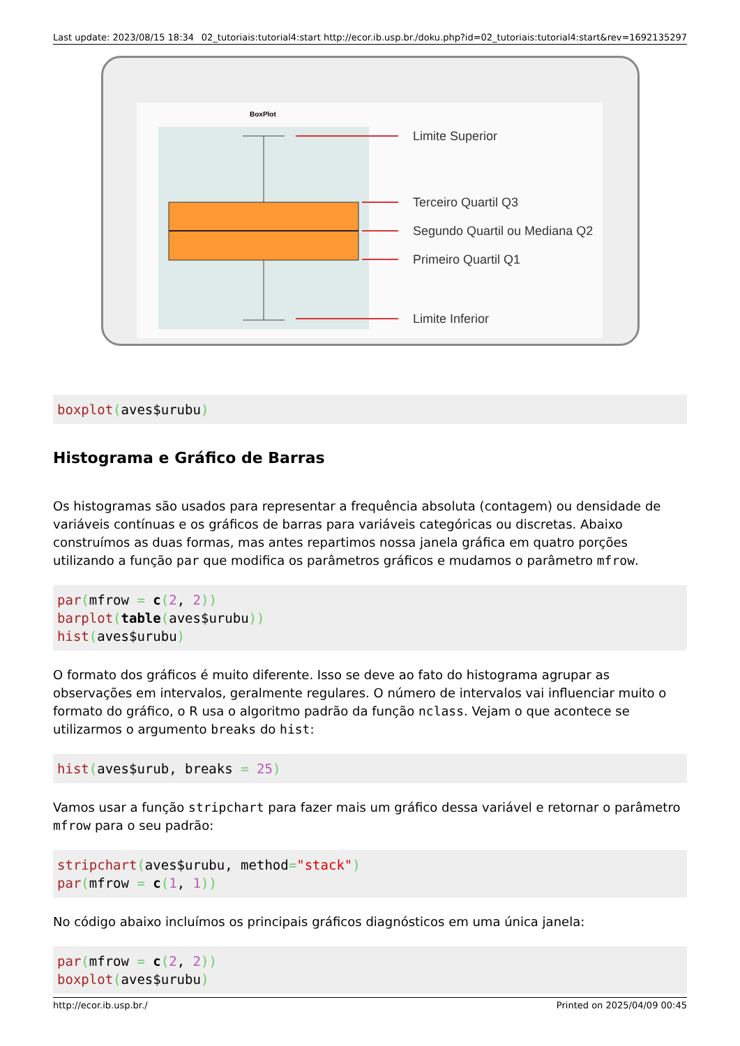Last update: 2023/08/15 18:34 02_tutoriais:tutorial4:start http://ecor.ib.usp.br./doku.php?id=02_tutoriais:tutorial4:start&rev=1692135297
BoxPlot
Limite Superior
Terceiro Quartil Q3
Segundo Quartil ou Mediana Q2
Primeiro Quartil Q1
Limite Inferior
boxplot(aves$urubu)
Histograma e Gráfico de Barras
Os histogramas são usados para representar a frequência absoluta (contagem) ou densidade de variáveis contínuas e os gráficos de barras para variáveis categóricas ou discretas. Abaixo construímos as duas formas, mas antes repartimos nossa janela gráfica em quatro porções utilizando a função par que modifica os parâmetros gráficos e mudamos o parâmetro mfrow.
par(mfrow = c(2, 2))
barplot(table(aves$urubu))
hist(aves$urubu)
O formato dos gráficos é muito diferente. Isso se deve ao fato do histograma agrupar as observações em intervalos, geralmente regulares. O número de intervalos vai influenciar muito o formato do gráfico, o R usa o algoritmo padrão da função nclass. Vejam o que acontece se utilizarmos o argumento breaks do hist:
hist(aves$urub, breaks = 25)
Vamos usar a função stripchart para fazer mais um gráfico dessa variável e retornar o parâmetro mfrow para o seu padrão:
stripchart(aves$urubu, method="stack")
par(mfrow = c(1, 1))
No código abaixo incluímos os principais gráficos diagnósticos em uma única janela:
par(mfrow = c(2, 2))
boxplot(aves$urubu)
http://ecor.ib.usp.br./ Printed on 2025/04/09 00:45